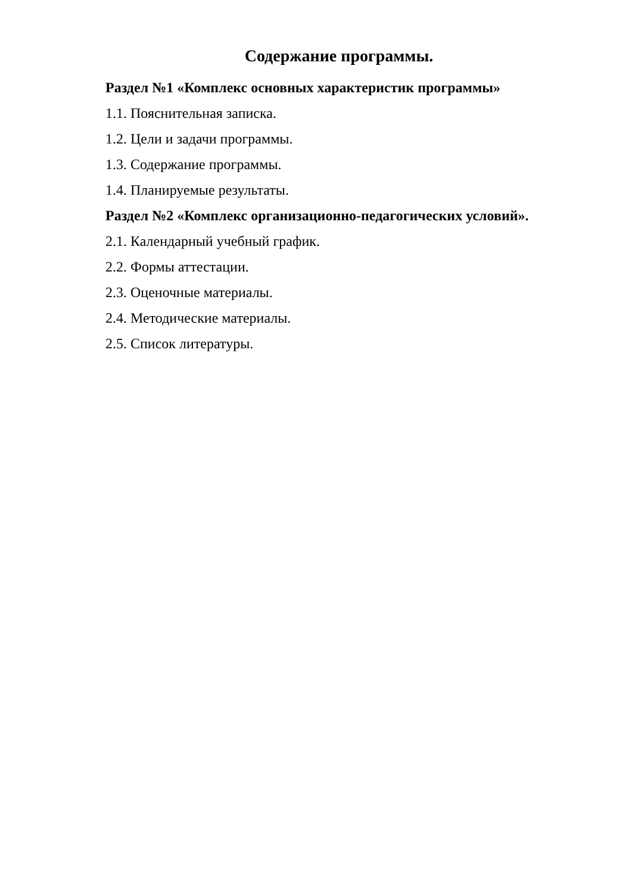Содержание программы.
Раздел №1 «Комплекс основных характеристик программы»
1.1. Пояснительная записка.
1.2. Цели и задачи программы.
1.3. Содержание программы.
1.4. Планируемые результаты.
Раздел №2 «Комплекс организационно-педагогических условий».
2.1. Календарный учебный график.
2.2. Формы аттестации.
2.3. Оценочные материалы.
2.4. Методические материалы.
2.5. Список литературы.